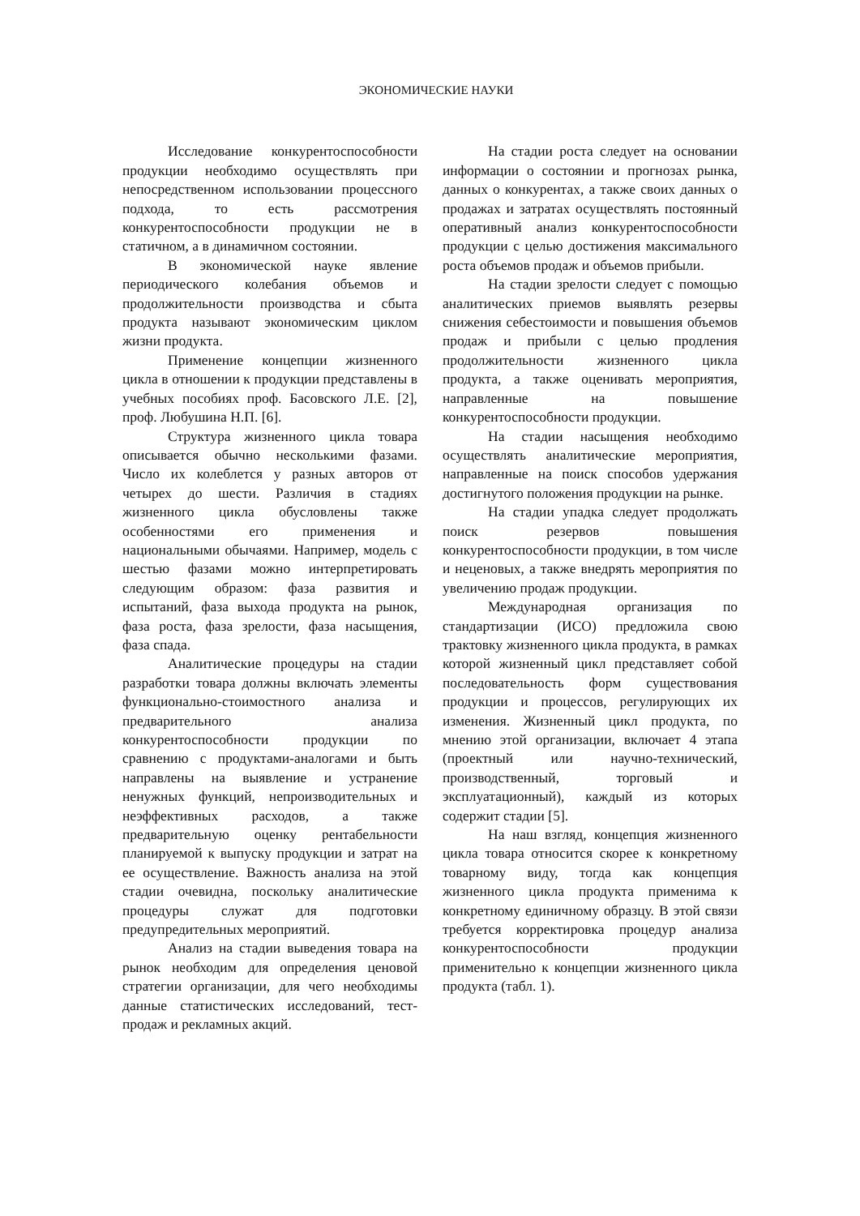ЭКОНОМИЧЕСКИЕ НАУКИ
Исследование конкурентоспособности продукции необходимо осуществлять при непосредственном использовании процессного подхода, то есть рассмотрения конкурентоспособности продукции не в статичном, а в динамичном состоянии.
В экономической науке явление периодического колебания объемов и продолжительности производства и сбыта продукта называют экономическим циклом жизни продукта.
Применение концепции жизненного цикла в отношении к продукции представлены в учебных пособиях проф. Басовского Л.Е. [2], проф. Любушина Н.П. [6].
Структура жизненного цикла товара описывается обычно несколькими фазами. Число их колеблется у разных авторов от четырех до шести. Различия в стадиях жизненного цикла обусловлены также особенностями его применения и национальными обычаями. Например, модель с шестью фазами можно интерпретировать следующим образом: фаза развития и испытаний, фаза выхода продукта на рынок, фаза роста, фаза зрелости, фаза насыщения, фаза спада.
Аналитические процедуры на стадии разработки товара должны включать элементы функционально-стоимостного анализа и предварительного анализа конкурентоспособности продукции по сравнению с продуктами-аналогами и быть направлены на выявление и устранение ненужных функций, непроизводительных и неэффективных расходов, а также предварительную оценку рентабельности планируемой к выпуску продукции и затрат на ее осуществление. Важность анализа на этой стадии очевидна, поскольку аналитические процедуры служат для подготовки предупредительных мероприятий.
Анализ на стадии выведения товара на рынок необходим для определения ценовой стратегии организации, для чего необходимы данные статистических исследований, тест-продаж и рекламных акций.
На стадии роста следует на основании информации о состоянии и прогнозах рынка, данных о конкурентах, а также своих данных о продажах и затратах осуществлять постоянный оперативный анализ конкурентоспособности продукции с целью достижения максимального роста объемов продаж и объемов прибыли.
На стадии зрелости следует с помощью аналитических приемов выявлять резервы снижения себестоимости и повышения объемов продаж и прибыли с целью продления продолжительности жизненного цикла продукта, а также оценивать мероприятия, направленные на повышение конкурентоспособности продукции.
На стадии насыщения необходимо осуществлять аналитические мероприятия, направленные на поиск способов удержания достигнутого положения продукции на рынке.
На стадии упадка следует продолжать поиск резервов повышения конкурентоспособности продукции, в том числе и неценовых, а также внедрять мероприятия по увеличению продаж продукции.
Международная организация по стандартизации (ИСО) предложила свою трактовку жизненного цикла продукта, в рамках которой жизненный цикл представляет собой последовательность форм существования продукции и процессов, регулирующих их изменения. Жизненный цикл продукта, по мнению этой организации, включает 4 этапа (проектный или научно-технический, производственный, торговый и эксплуатационный), каждый из которых содержит стадии [5].
На наш взгляд, концепция жизненного цикла товара относится скорее к конкретному товарному виду, тогда как концепция жизненного цикла продукта применима к конкретному единичному образцу. В этой связи требуется корректировка процедур анализа конкурентоспособности продукции применительно к концепции жизненного цикла продукта (табл. 1).